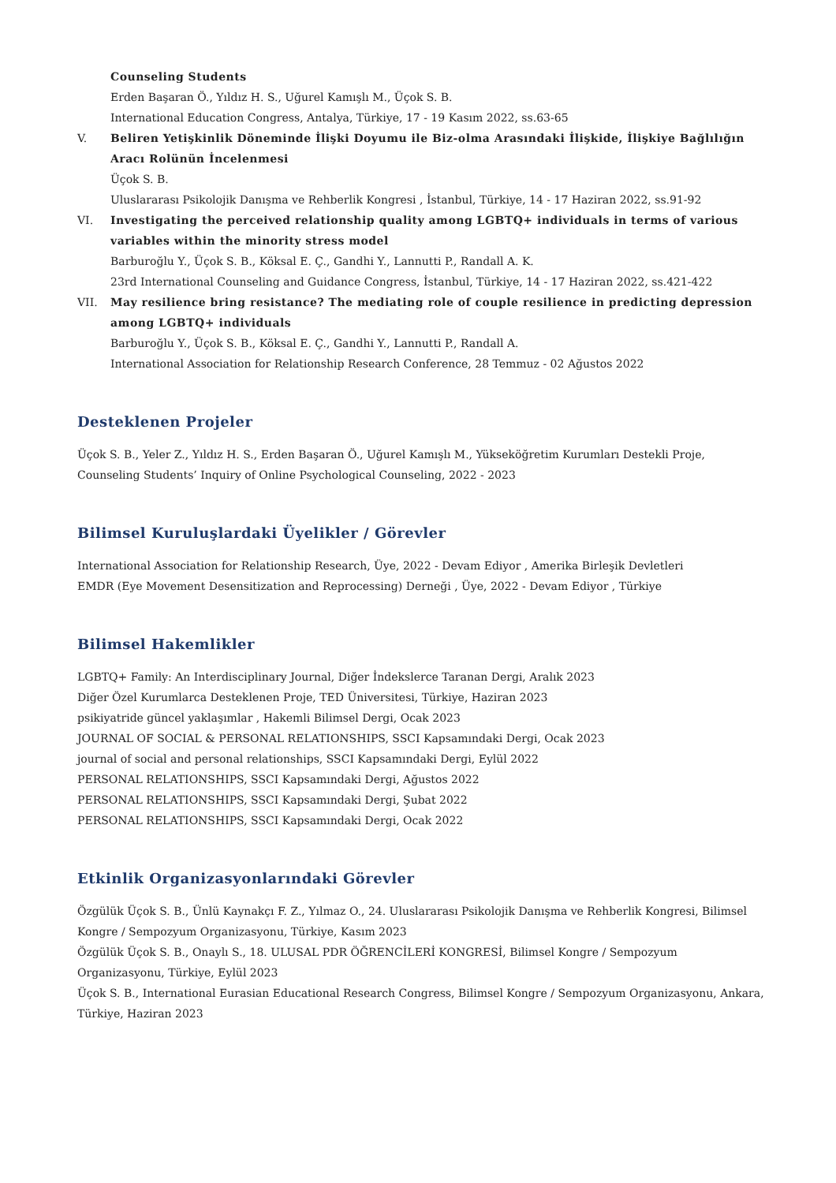Counseling Students
Erden Başaran Ö., Yıldız H. S., Uğurel Kamışlı M., Üçok S. B.
International Education Congress, Antalya, Türkiye, 17 - 19 Kasım 2022, ss.63-65
V. Beliren Yetişkinlik Döneminde İlişki Doyumu ile Biz-olma Arasındaki İlişkide, İlişkiye Bağlılığın Aracı Rolünün İncelenmesi
Üçok S. B.
Uluslararası Psikolojik Danışma ve Rehberlik Kongresi , İstanbul, Türkiye, 14 - 17 Haziran 2022, ss.91-92
VI. Investigating the perceived relationship quality among LGBTQ+ individuals in terms of various variables within the minority stress model
Barburoğlu Y., Üçok S. B., Köksal E. Ç., Gandhi Y., Lannutti P., Randall A. K.
23rd International Counseling and Guidance Congress, İstanbul, Türkiye, 14 - 17 Haziran 2022, ss.421-422
VII. May resilience bring resistance? The mediating role of couple resilience in predicting depression among LGBTQ+ individuals
Barburoğlu Y., Üçok S. B., Köksal E. Ç., Gandhi Y., Lannutti P., Randall A.
International Association for Relationship Research Conference, 28 Temmuz - 02 Ağustos 2022
Desteklenen Projeler
Üçok S. B., Yeler Z., Yıldız H. S., Erden Başaran Ö., Uğurel Kamışlı M., Yükseköğretim Kurumları Destekli Proje, Counseling Students’ Inquiry of Online Psychological Counseling, 2022 - 2023
Bilimsel Kuruluşlardaki Üyelikler / Görevler
International Association for Relationship Research, Üye, 2022 - Devam Ediyor , Amerika Birleşik Devletleri
EMDR (Eye Movement Desensitization and Reprocessing) Derneği , Üye, 2022 - Devam Ediyor , Türkiye
Bilimsel Hakemlikler
LGBTQ+ Family: An Interdisciplinary Journal, Diğer İndekslerce Taranan Dergi, Aralık 2023
Diğer Özel Kurumlarca Desteklenen Proje, TED Üniversitesi, Türkiye, Haziran 2023
psikiyatride güncel yaklaşımlar , Hakemli Bilimsel Dergi, Ocak 2023
JOURNAL OF SOCIAL & PERSONAL RELATIONSHIPS, SSCI Kapsamındaki Dergi, Ocak 2023
journal of social and personal relationships, SSCI Kapsamındaki Dergi, Eylül 2022
PERSONAL RELATIONSHIPS, SSCI Kapsamındaki Dergi, Ağustos 2022
PERSONAL RELATIONSHIPS, SSCI Kapsamındaki Dergi, Şubat 2022
PERSONAL RELATIONSHIPS, SSCI Kapsamındaki Dergi, Ocak 2022
Etkinlik Organizasyonlarındaki Görevler
Özgülük Üçok S. B., Ünlü Kaynakçı F. Z., Yılmaz O., 24. Uluslararası Psikolojik Danışma ve Rehberlik Kongresi, Bilimsel Kongre / Sempozyum Organizasyonu, Türkiye, Kasım 2023
Özgülük Üçok S. B., Onaylı S., 18. ULUSAL PDR ÖĞRENCİLERİ KONGRESİ, Bilimsel Kongre / Sempozyum Organizasyonu, Türkiye, Eylül 2023
Üçok S. B., International Eurasian Educational Research Congress, Bilimsel Kongre / Sempozyum Organizasyonu, Ankara, Türkiye, Haziran 2023